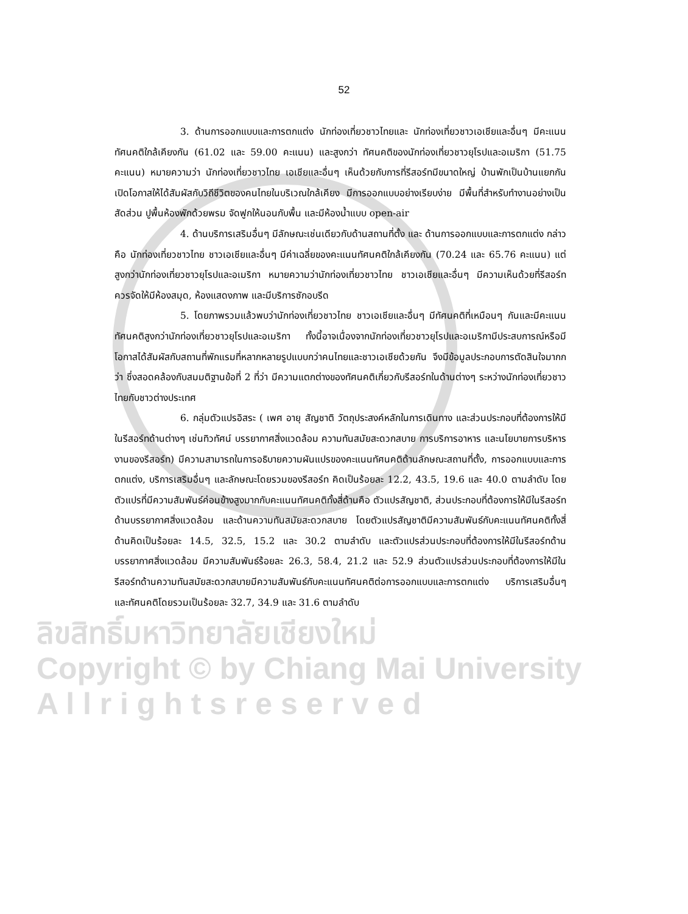ลิขสิทธิ์มหาวิทยาลัยเชียงใหม่
Copyright © by Chiang Mai University
A l l r i g h t s r e s e r v e d
52
3. ด้านการออกแบบและการตกแต่ง นักท่องเที่ยวชาวไทยและ นักท่องเที่ยวชาวเอเชียและอื่นๆ มีคะแนนทัศนคติใกล้เคียงกัน (61.02 และ 59.00 คะแนน) และสูงกว่า ทัศนคติของนักท่องเที่ยวชาวยุโรปและอเมริกา (51.75 คะแนน) หมายความว่า นักท่องเที่ยวชาวไทย เอเชียและอื่นๆ เห็นด้วยกับการที่รีสอร์ทมีขนาดใหญ่ บ้านพักเป็นบ้านแยกกัน เปิดโอกาสให้ได้สัมผัสกับวิถีชีวิตของคนไทยในบริเวณใกล้เคียง มีการออกแบบอย่างเรียบง่าย มีพื้นที่สำหรับทำงานอย่างเป็นสัดส่วน ปูพื้นห้องพักด้วยพรม จัดฟูกให้นอนกับพื้น และมีห้องน้ำแบบ open-air
4. ด้านบริการเสริมอื่นๆ มีลักษณะเช่นเดียวกับด้านสถานที่ตั้ง และ ด้านการออกแบบและการตกแต่ง กล่าวคือ นักท่องเที่ยวชาวไทย ชาวเอเชียและอื่นๆ มีค่าเฉลี่ยของคะแนนทัศนคติใกล้เคียงกัน (70.24 และ 65.76 คะแนน) แต่สูงกว่านักท่องเที่ยวชาวยุโรปและอเมริกา หมายความว่านักท่องเที่ยวชาวไทย ชาวเอเชียและอื่นๆ มีความเห็นด้วยที่รีสอร์ทควรจัดให้มีห้องสมุด, ห้องแสดงภาพ และมีบริการซักอบรีด
5. โดยภาพรวมแล้วพบว่านักท่องเที่ยวชาวไทย ชาวเอเชียและอื่นๆ มีทัศนคติที่เหมือนๆ กันและมีคะแนนทัศนคติสูงกว่านักท่องเที่ยวชาวยุโรปและอเมริกา ทั้งนี้อาจเนื่องจากนักท่องเที่ยวชาวยุโรปและอเมริกามีประสบการณ์หรือมีโอกาสได้สัมผัสกับสถานที่พักแรมที่หลากหลายรูปแบบกว่าคนไทยและชาวเอเชียด้วยกัน จึงมีข้อมูลประกอบการตัดสินใจมากกว่า ซึ่งสอดคล้องกับสมมติฐานข้อที่ 2 ที่ว่า มีความแตกต่างของทัศนคติเกี่ยวกับรีสอร์ทในด้านต่างๆ ระหว่างนักท่องเที่ยวชาวไทยกับชาวต่างประเทศ
6. กลุ่มตัวแปรอิสระ ( เพศ อายุ สัญชาติ วัตถุประสงค์หลักในการเดินทาง และส่วนประกอบที่ต้องการให้มีในรีสอร์ทด้านต่างๆ เช่นทิวทัศน์ บรรยากาศสิ่งแวดล้อม ความทันสมัยสะดวกสบาย การบริการอาหาร และนโยบายการบริหารงานของรีสอร์ท) มีความสามารถในการอธิบายความผันแปรของคะแนนทัศนคติด้านลักษณะสถานที่ตั้ง, การออกแบบและการตกแต่ง, บริการเสริมอื่นๆ และลักษณะโดยรวมของรีสอร์ท คิดเป็นร้อยละ 12.2, 43.5, 19.6 และ 40.0 ตามลำดับ โดยตัวแปรที่มีความสัมพันธ์ค่อนข้างสูงมากกับคะแนนทัศนคติทั้งสี่ด้านคือ ตัวแปรสัญชาติ, ส่วนประกอบที่ต้องการให้มีในรีสอร์ทด้านบรรยากาศสิ่งแวดล้อม และด้านความทันสมัยสะดวกสบาย โดยตัวแปรสัญชาติมีความสัมพันธ์กับคะแนนทัศนคติทั้งสี่ด้านคิดเป็นร้อยละ 14.5, 32.5, 15.2 และ 30.2 ตามลำดับ และตัวแปรส่วนประกอบที่ต้องการให้มีในรีสอร์ทด้านบรรยากาศสิ่งแวดล้อม มีความสัมพันธ์ร้อยละ 26.3, 58.4, 21.2 และ 52.9 ส่วนตัวแปรส่วนประกอบที่ต้องการให้มีในรีสอร์ทด้านความทันสมัยสะดวกสบายมีความสัมพันธ์กับคะแนนทัศนคติต่อการออกแบบและการตกแต่ง บริการเสริมอื่นๆ และทัศนคติโดยรวมเป็นร้อยละ 32.7, 34.9 และ 31.6 ตามลำดับ